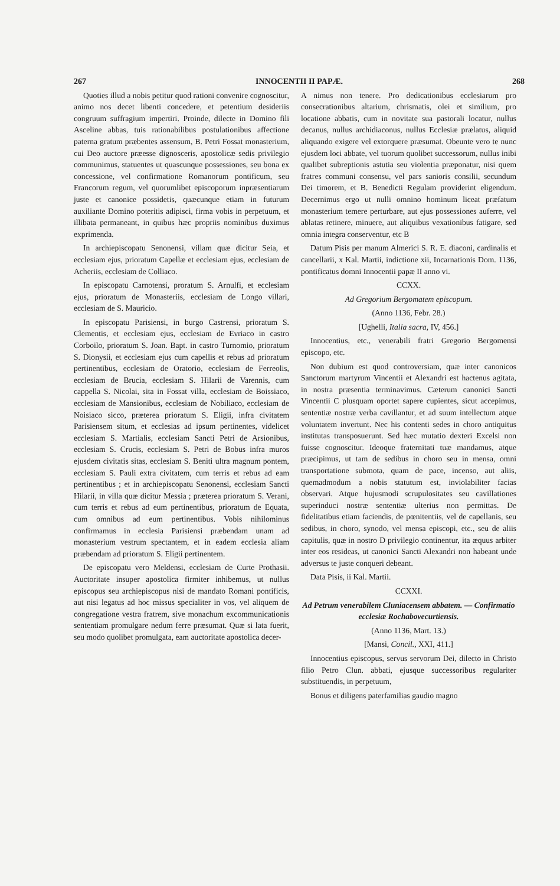267 INNOCENTII II PAPÆ. 268
Quoties illud a nobis petitur quod rationi convenire cognoscitur, animo nos decet libenti concedere, et petentium desideriis congruum suffragium impertiri. Proinde, dilecte in Domino fili Asceline abbas, tuis rationabilibus postulationibus affectione paterna gratum præbentes assensum, B. Petri Fossat monasterium, cui Deo auctore præesse dignosceris, apostolicæ sedis privilegio communimus, statuentes ut quascunque possessiones, seu bona ex concessione, vel confirmatione Romanorum pontificum, seu Francorum regum, vel quorumlibet episcoporum inpræsentiarum juste et canonice possidetis, quæcunque etiam in futurum auxiliante Domino poteritis adipisci, firma vobis in perpetuum, et illibata permaneant, in quibus hæc propriis nominibus duximus exprimenda.
In archiepiscopatu Senonensi, villam quæ dicitur Seia, et ecclesiam ejus, prioratum Capellæ et ecclesiam ejus, ecclesiam de Acheriis, ecclesiam de Colliaco.
In episcopatu Carnotensi, proratum S. Arnulfi, et ecclesiam ejus, prioratum de Monasteriis, ecclesiam de Longo villari, ecclesiam de S. Mauricio.
In episcopatu Parisiensi, in burgo Castrensi, prioratum S. Clementis, et ecclesiam ejus, ecclesiam de Evriaco in castro Corboilo, prioratum S. Joan. Bapt. in castro Turnomio, prioratum S. Dionysii, et ecclesiam ejus cum capellis et rebus ad prioratum pertinentibus, ecclesiam de Oratorio, ecclesiam de Ferreolis, ecclesiam de Brucia, ecclesiam S. Hilarii de Varennis, cum cappella S. Nicolai, sita in Fossat villa, ecclesiam de Boissiaco, ecclesiam de Mansionibus, ecclesiam de Nobiliaco, ecclesiam de Noisiaco sicco, præterea prioratum S. Eligii, infra civitatem Parisiensem situm, et ecclesias ad ipsum pertinentes, videlicet ecclesiam S. Martialis, ecclesiam Sancti Petri de Arsionibus, ecclesiam S. Crucis, ecclesiam S. Petri de Bobus infra muros ejusdem civitatis sitas, ecclesiam S. Beniti ultra magnum pontem, ecclesiam S. Pauli extra civitatem, cum terris et rebus ad eam pertinentibus ; et in archiepiscopatu Senonensi, ecclesiam Sancti Hilarii, in villa quæ dicitur Messia ; præterea prioratum S. Verani, cum terris et rebus ad eum pertinentibus, prioratum de Equata, cum omnibus ad eum pertinentibus. Vobis nihilominus confirmamus in ecclesia Parisiensi præbendam unam ad monasterium vestrum spectantem, et in eadem ecclesia aliam præbendam ad prioratum S. Eligii pertinentem.
De episcopatu vero Meldensi, ecclesiam de Curte Prothasii. Auctoritate insuper apostolica firmiter inhibemus, ut nullus episcopus seu archiepiscopus nisi de mandato Romani pontificis, aut nisi legatus ad hoc missus specialiter in vos, vel aliquem de congregatione vestra fratrem, sive monachum excommunicationis sententiam promulgare nedum ferre præsumat. Quæ si lata fuerit, seu modo quolibet promulgata, eam auctoritate apostolica decer-
A nimus non tenere. Pro dedicationibus ecclesiarum pro consecrationibus altarium, chrismatis, olei et similium, pro locatione abbatis, cum in novitate sua pastorali locatur, nullus decanus, nullus archidiaconus, nullus Ecclesiæ prælatus, aliquid aliquando exigere vel extorquere præsumat. Obeunte vero te nunc ejusdem loci abbate, vel tuorum quolibet successorum, nullus inibi qualibet subreptionis astutia seu violentia præponatur, nisi quem fratres communi consensu, vel pars sanioris consilii, secundum Dei timorem, et B. Benedicti Regulam providerint eligendum. Decernimus ergo ut nulli omnino hominum liceat præfatum monasterium temere perturbare, aut ejus possessiones auferre, vel ablatas retinere, minuere, aut aliquibus vexationibus fatigare, sed omnia integra conserventur, etc B
Datum Pisis per manum Almerici S. R. E. diaconi, cardinalis et cancellarii, x Kal. Martii, indictione xii, Incarnationis Dom. 1136, pontificatus domni Innocentii papæ II anno vi.
CCXX.
Ad Gregorium Bergomatem episcopum.
(Anno 1136, Febr. 28.)
[Ughelli, Italia sacra, IV, 456.]
Innocentius, etc., venerabili fratri Gregorio Bergomensi episcopo, etc.
Non dubium est quod controversiam, quæ inter canonicos Sanctorum martyrum Vincentii et Alexandri est hactenus agitata, in nostra præsentia terminavimus. Cæterum canonici Sancti Vincentii C plusquam oportet sapere cupientes, sicut accepimus, sententiæ nostræ verba cavillantur, et ad suum intellectum atque voluntatem invertunt. Nec his contenti sedes in choro antiquitus institutas transposuerunt. Sed hæc mutatio dexteri Excelsi non fuisse cognoscitur. Ideoque fraternitati tuæ mandamus, atque præcipimus, ut tam de sedibus in choro seu in mensa, omni transportatione submota, quam de pace, incenso, aut aliis, quemadmodum a nobis statutum est, inviolabiliter facias observari. Atque hujusmodi scrupulositates seu cavillationes superinduci nostræ sententiæ ulterius non permittas. De fidelitatibus etiam faciendis, de pœnitentiis, vel de capellanis, seu sedibus, in choro, synodo, vel mensa episcopi, etc., seu de aliis capitulis, quæ in nostro D privilegio continentur, ita æquus arbiter inter eos resideas, ut canonici Sancti Alexandri non habeant unde adversus te juste conqueri debeant.
Data Pisis, ii Kal. Martii.
CCXXI.
Ad Petrum venerabilem Cluniacensem abbatem. — Confirmatio ecclesiæ Rochabovecurtiensis.
(Anno 1136, Mart. 13.)
[Mansi, Concil., XXI, 411.]
Innocentius episcopus, servus servorum Dei, dilecto in Christo filio Petro Clun. abbati, ejusque successoribus regulariter substituendis, in perpetuum,
Bonus et diligens paterfamilias gaudio magno